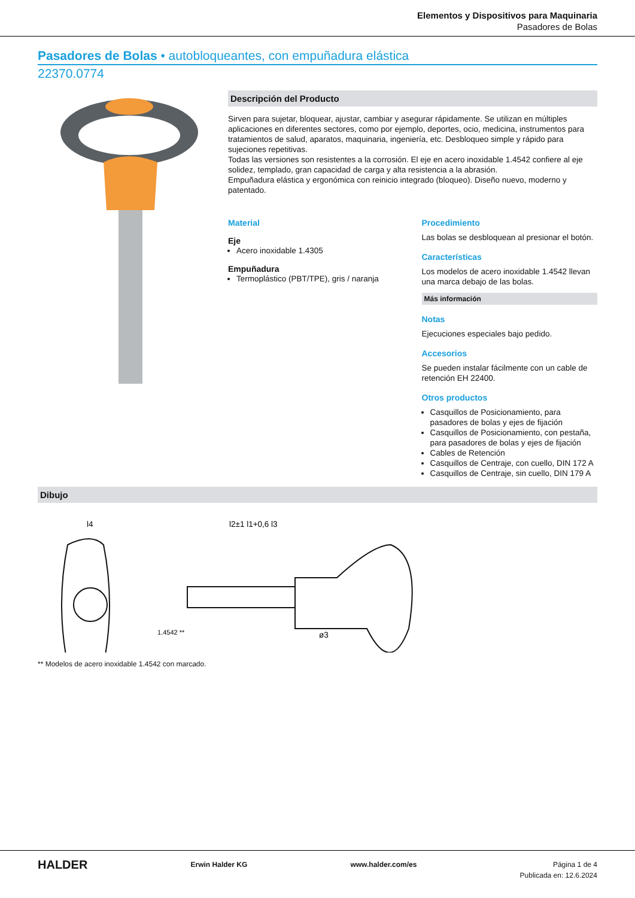Elementos y Dispositivos para Maquinaria
Pasadores de Bolas
Pasadores de Bolas • autobloqueantes, con empuñadura elástica
22370.0774
Descripción del Producto
Sirven para sujetar, bloquear, ajustar, cambiar y asegurar rápidamente. Se utilizan en múltiples aplicaciones en diferentes sectores, como por ejemplo, deportes, ocio, medicina, instrumentos para tratamientos de salud, aparatos, maquinaria, ingeniería, etc. Desbloqueo simple y rápido para sujeciones repetitivas.
Todas las versiones son resistentes a la corrosión. El eje en acero inoxidable 1.4542 confiere al eje solidez, templado, gran capacidad de carga y alta resistencia a la abrasión.
Empuñadura elástica y ergonómica con reinicio integrado (bloqueo). Diseño nuevo, moderno y patentado.
Material
Eje
Acero inoxidable 1.4305
Empuñadura
Termoplástico (PBT/TPE), gris / naranja
Procedimiento
Las bolas se desbloquean al presionar el botón.
Características
Los modelos de acero inoxidable 1.4542 llevan una marca debajo de las bolas.
Más información
Notas
Ejecuciones especiales bajo pedido.
Accesorios
Se pueden instalar fácilmente con un cable de retención EH 22400.
Otros productos
Casquillos de Posicionamiento, para pasadores de bolas y ejes de fijación
Casquillos de Posicionamiento, con pestaña, para pasadores de bolas y ejes de fijación
Cables de Retención
Casquillos de Centraje, con cuello, DIN 172 A
Casquillos de Centraje, sin cuello, DIN 179 A
Dibujo
l4
l2±1 l1+0,6 l3
ø3
1.4542 **
** Modelos de acero inoxidable 1.4542 con marcado.
HALDER Erwin Halder KG www.halder.com/es Página 1 de 4
Publicada en: 12.6.2024